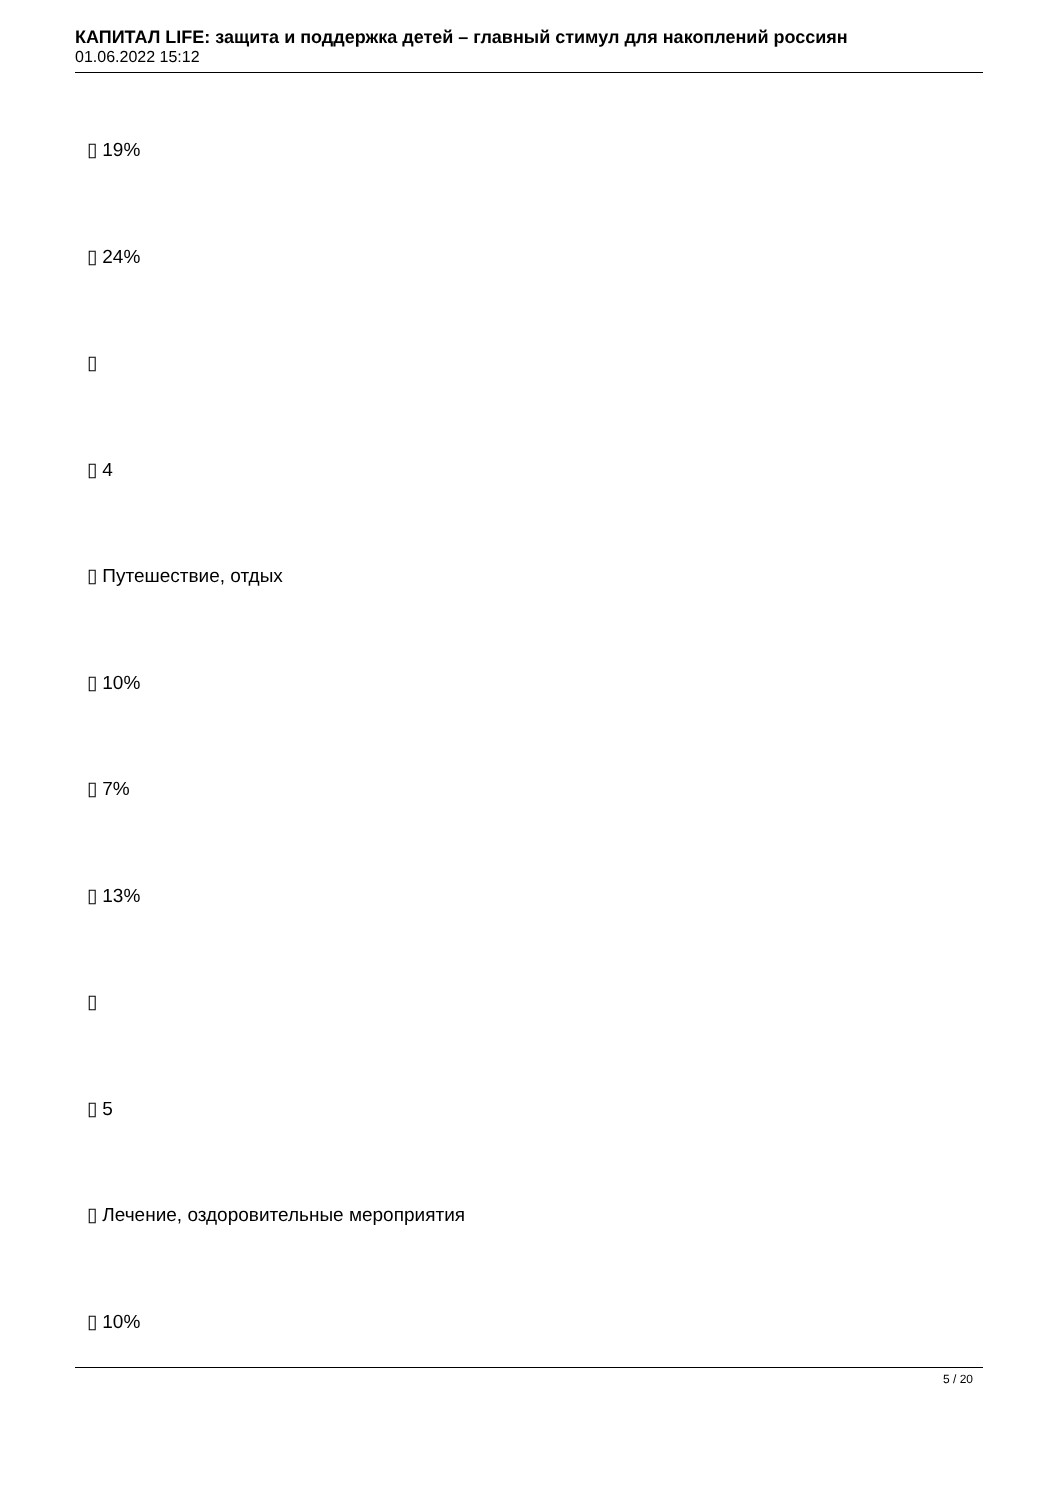КАПИТАЛ LIFE: защита и поддержка детей – главный стимул для накоплений россиян
01.06.2022 15:12
▯ 19%
▯ 24%
▯
▯ 4
▯ Путешествие, отдых
▯ 10%
▯ 7%
▯ 13%
▯
▯ 5
▯ Лечение, оздоровительные мероприятия
▯ 10%
5 / 20